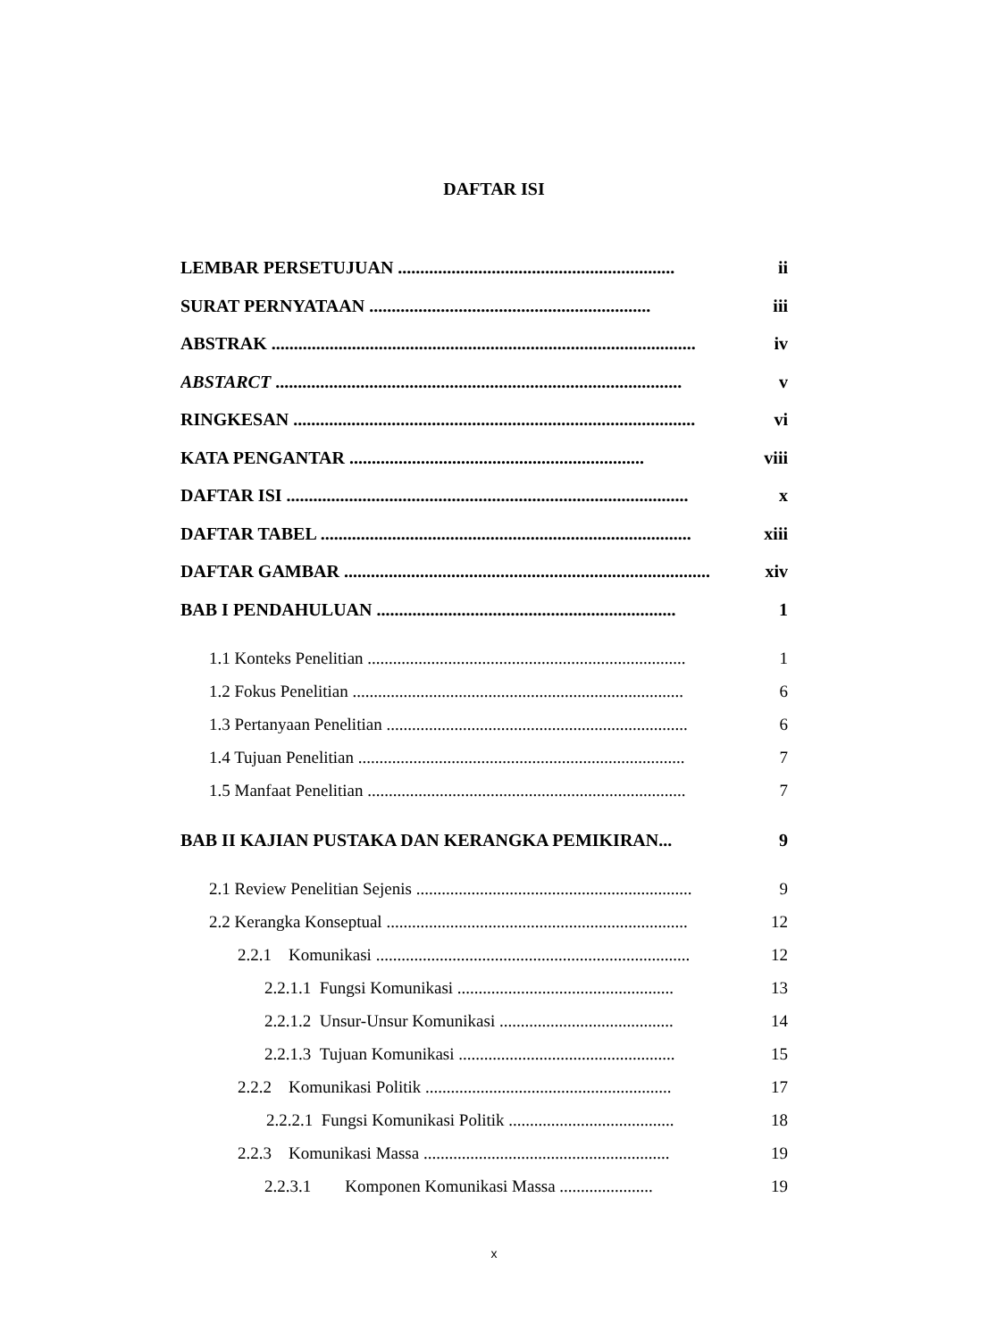DAFTAR ISI
LEMBAR PERSETUJUAN .............................................................. ii
SURAT PERNYATAAN ............................................................... iii
ABSTRAK ............................................................................................... iv
ABSTARCT ........................................................................................... v
RINGKESAN .......................................................................................... vi
KATA PENGANTAR .................................................................. viii
DAFTAR ISI .......................................................................................... x
DAFTAR TABEL ................................................................................... xiii
DAFTAR GAMBAR ................................................................................... xiv
BAB I PENDAHULUAN ................................................................... 1
1.1 Konteks Penelitian ........................................................................... 1
1.2 Fokus Penelitian .............................................................................. 6
1.3 Pertanyaan Penelitian ....................................................................... 6
1.4 Tujuan Penelitian ............................................................................. 7
1.5 Manfaat Penelitian ........................................................................... 7
BAB II KAJIAN PUSTAKA DAN KERANGKA PEMIKIRAN... 9
2.1 Review Penelitian Sejenis ................................................................. 9
2.2 Kerangka Konseptual ....................................................................... 12
2.2.1 Komunikasi .......................................................................... 12
2.2.1.1 Fungsi Komunikasi ................................................... 13
2.2.1.2 Unsur-Unsur Komunikasi ......................................... 14
2.2.1.3 Tujuan Komunikasi ................................................... 15
2.2.2 Komunikasi Politik .......................................................... 17
2.2.2.1 Fungsi Komunikasi Politik ....................................... 18
2.2.3 Komunikasi Massa .......................................................... 19
2.2.3.1 Komponen Komunikasi Massa ...................... 19
x